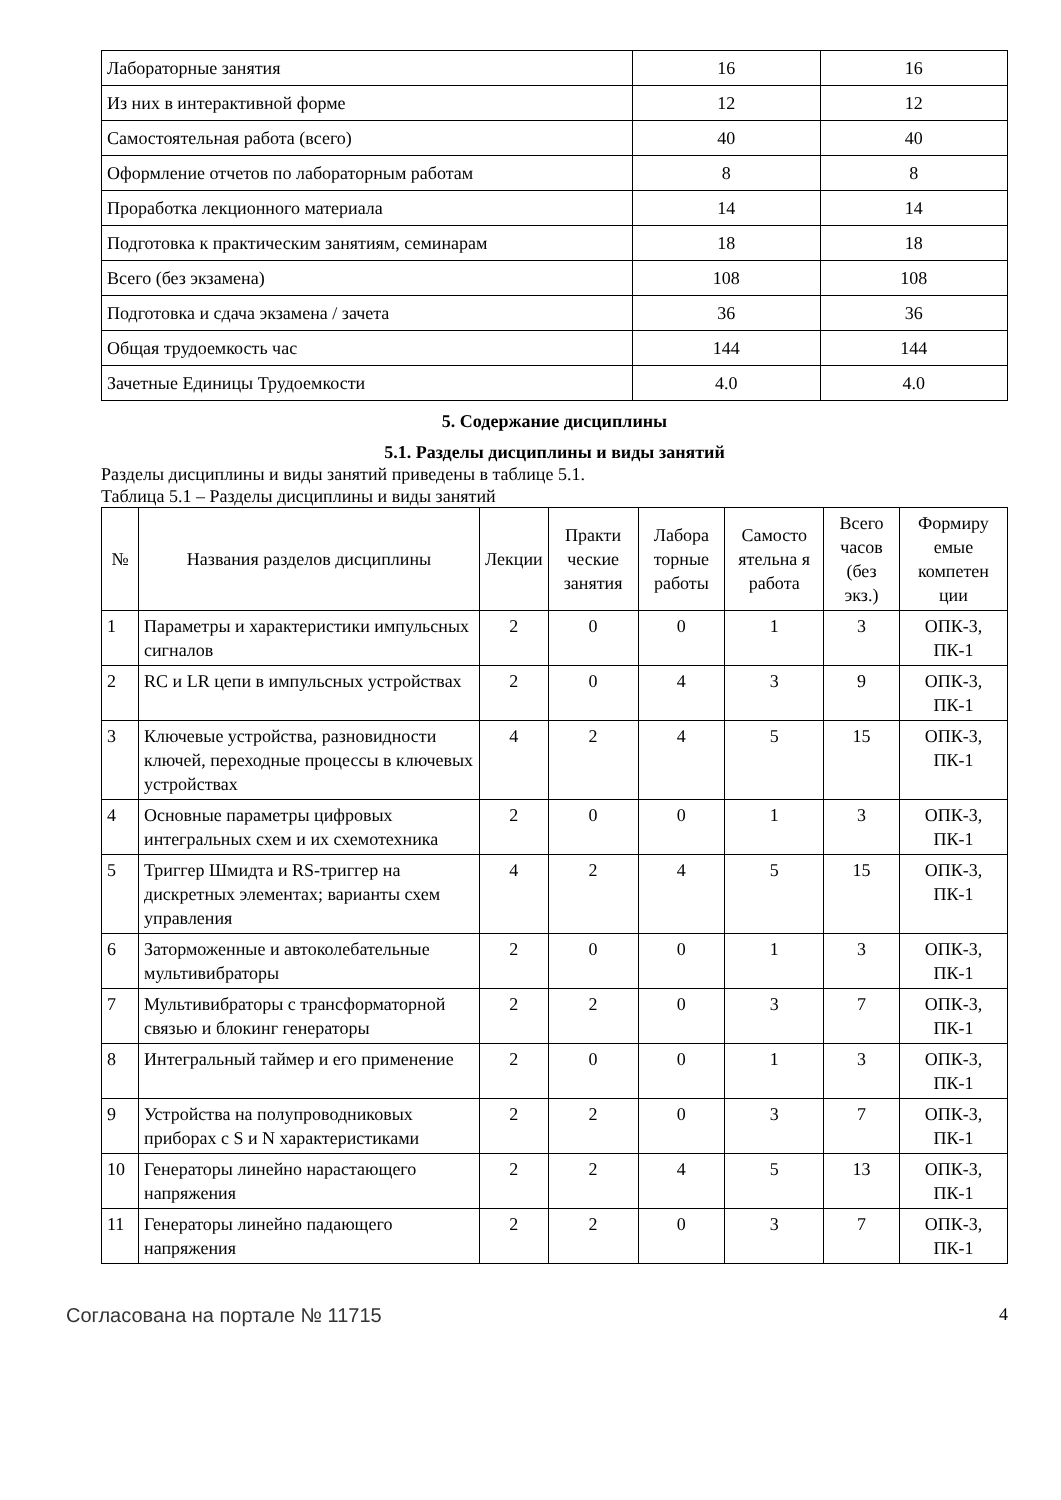| Лабораторные занятия | 16 | 16 |
| Из них в интерактивной форме | 12 | 12 |
| Самостоятельная работа (всего) | 40 | 40 |
| Оформление отчетов по лабораторным работам | 8 | 8 |
| Проработка лекционного материала | 14 | 14 |
| Подготовка к практическим занятиям, семинарам | 18 | 18 |
| Всего (без экзамена) | 108 | 108 |
| Подготовка и сдача экзамена / зачета | 36 | 36 |
| Общая трудоемкость час | 144 | 144 |
| Зачетные Единицы Трудоемкости | 4.0 | 4.0 |
5. Содержание дисциплины
5.1. Разделы дисциплины и виды занятий
Разделы дисциплины и виды занятий приведены в таблице 5.1.
Таблица 5.1 – Разделы дисциплины и виды занятий
| № | Названия разделов дисциплины | Лекции | Практи ческие занятия | Лабора торные работы | Самосто ятельна я работа | Всего часов (без экз.) | Формиру емые компетен ции |
| --- | --- | --- | --- | --- | --- | --- | --- |
| 1 | Параметры и характеристики импульсных сигналов | 2 | 0 | 0 | 1 | 3 | ОПК-3, ПК-1 |
| 2 | RC и LR цепи в импульсных устройствах | 2 | 0 | 4 | 3 | 9 | ОПК-3, ПК-1 |
| 3 | Ключевые устройства, разновидности ключей, переходные процессы в ключевых устройствах | 4 | 2 | 4 | 5 | 15 | ОПК-3, ПК-1 |
| 4 | Основные параметры цифровых интегральных схем и их схемотехника | 2 | 0 | 0 | 1 | 3 | ОПК-3, ПК-1 |
| 5 | Триггер Шмидта и RS-триггер на дискретных элементах; варианты схем управления | 4 | 2 | 4 | 5 | 15 | ОПК-3, ПК-1 |
| 6 | Заторможенные и автоколебательные мультивибраторы | 2 | 0 | 0 | 1 | 3 | ОПК-3, ПК-1 |
| 7 | Мультивибраторы с трансформаторной связью и блокинг генераторы | 2 | 2 | 0 | 3 | 7 | ОПК-3, ПК-1 |
| 8 | Интегральный таймер и его применение | 2 | 0 | 0 | 1 | 3 | ОПК-3, ПК-1 |
| 9 | Устройства на полупроводниковых приборах с S и N характеристиками | 2 | 2 | 0 | 3 | 7 | ОПК-3, ПК-1 |
| 10 | Генераторы линейно нарастающего напряжения | 2 | 2 | 4 | 5 | 13 | ОПК-3, ПК-1 |
| 11 | Генераторы линейно падающего напряжения | 2 | 2 | 0 | 3 | 7 | ОПК-3, ПК-1 |
Согласована на портале № 11715 4